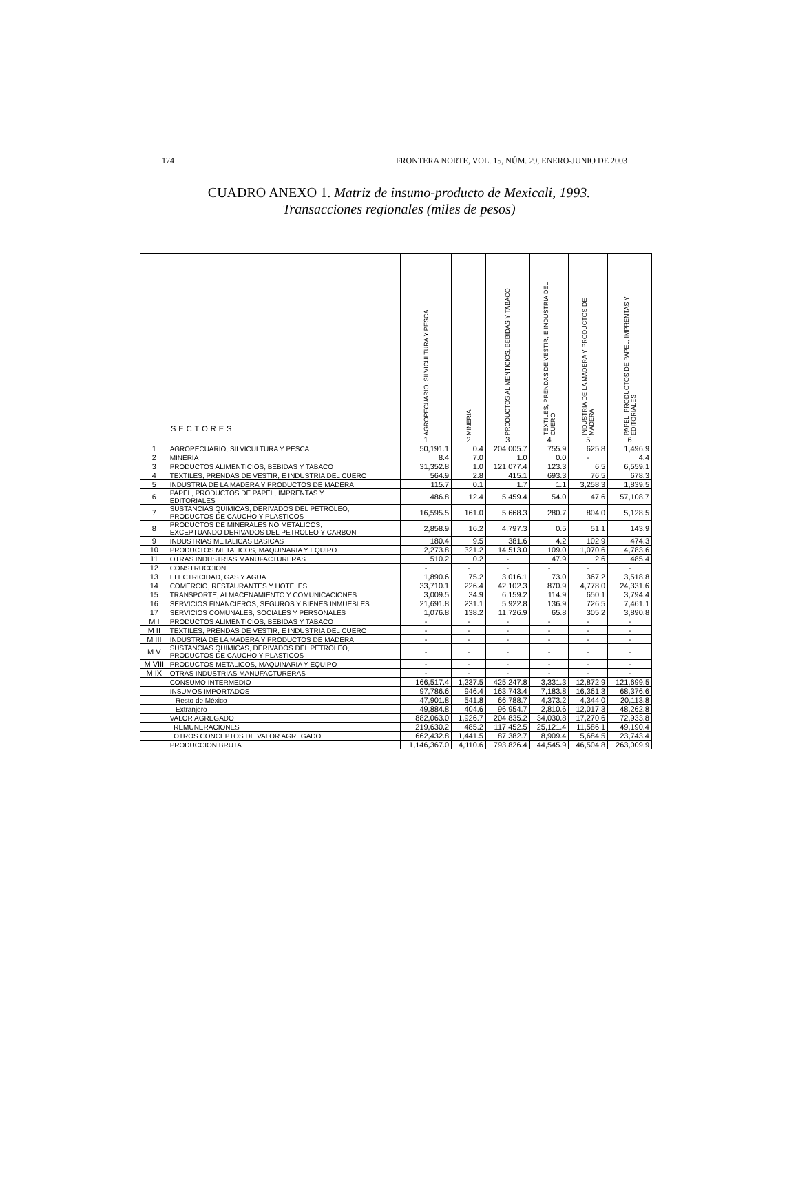174 FRONTERA NORTE, VOL. 15, NÚM. 29, ENERO-JUNIO DE 2003
CUADRO ANEXO 1. Matriz de insumo-producto de Mexicali, 1993.
Transacciones regionales (miles de pesos)
| SECTORES | | AGROPECUARIO, SILVICULTURA Y PESCA 1 | MINERIA 2 | PRODUCTOS ALIMENTICIOS, BEBIDAS Y TABACO 3 | TEXTILES, PRENDAS DE VESTIR, E INDUSTRIA DEL CUERO 4 | INDUSTRIA DE LA MADERA Y PRODUCTOS DE MADERA 5 | PAPEL, PRODUCTOS DE PAPEL, IMPRENTAS Y EDITORIALES 6 |
| --- | --- | --- | --- | --- | --- | --- | --- |
| 1 | AGROPECUARIO, SILVICULTURA Y PESCA | 50,191.1 | 0.4 | 204,005.7 | 755.9 | 625.8 | 1,496.9 |
| 2 | MINERIA | 8.4 | 7.0 | 1.0 | 0.0 | - | 4.4 |
| 3 | PRODUCTOS ALIMENTICIOS, BEBIDAS Y TABACO | 31,352.8 | 1.0 | 121,077.4 | 123.3 | 6.5 | 6,559.1 |
| 4 | TEXTILES, PRENDAS DE VESTIR, E INDUSTRIA DEL CUERO | 564.9 | 2.8 | 415.1 | 693.3 | 76.5 | 678.3 |
| 5 | INDUSTRIA DE LA MADERA Y PRODUCTOS DE MADERA | 115.7 | 0.1 | 1.7 | 1.1 | 3,258.3 | 1,839.5 |
| 6 | PAPEL, PRODUCTOS DE PAPEL, IMPRENTAS Y EDITORIALES | 486.8 | 12.4 | 5,459.4 | 54.0 | 47.6 | 57,108.7 |
| 7 | SUSTANCIAS QUIMICAS, DERIVADOS DEL PETROLEO, PRODUCTOS DE CAUCHO Y PLASTICOS | 16,595.5 | 161.0 | 5,668.3 | 280.7 | 804.0 | 5,128.5 |
| 8 | PRODUCTOS DE MINERALES NO METALICOS, EXCEPTUANDO DERIVADOS DEL PETROLEO Y CARBON | 2,858.9 | 16.2 | 4,797.3 | 0.5 | 51.1 | 143.9 |
| 9 | INDUSTRIAS METALICAS BASICAS | 180.4 | 9.5 | 381.6 | 4.2 | 102.9 | 474.3 |
| 10 | PRODUCTOS METALICOS, MAQUINARIA Y EQUIPO | 2,273.8 | 321.2 | 14,513.0 | 109.0 | 1,070.6 | 4,783.6 |
| 11 | OTRAS INDUSTRIAS MANUFACTURERAS | 510.2 | 0.2 | - | 47.9 | 2.6 | 485.4 |
| 12 | CONSTRUCCION | - | - | - | - | - | - |
| 13 | ELECTRICIDAD, GAS Y AGUA | 1,890.6 | 75.2 | 3,016.1 | 73.0 | 367.2 | 3,518.8 |
| 14 | COMERCIO, RESTAURANTES Y HOTELES | 33,710.1 | 226.4 | 42,102.3 | 870.9 | 4,778.0 | 24,331.6 |
| 15 | TRANSPORTE, ALMACENAMIENTO Y COMUNICACIONES | 3,009.5 | 34.9 | 6,159.2 | 114.9 | 650.1 | 3,794.4 |
| 16 | SERVICIOS FINANCIEROS, SEGUROS Y BIENES INMUEBLES | 21,691.8 | 231.1 | 5,922.8 | 136.9 | 726.5 | 7,461.1 |
| 17 | SERVICIOS COMUNALES, SOCIALES Y PERSONALES | 1,076.8 | 138.2 | 11,726.9 | 65.8 | 305.2 | 3,890.8 |
| M I | PRODUCTOS ALIMENTICIOS, BEBIDAS Y TABACO | - | - | - | - | - | - |
| M II | TEXTILES, PRENDAS DE VESTIR, E INDUSTRIA DEL CUERO | - | - | - | - | - | - |
| M III | INDUSTRIA DE LA MADERA Y PRODUCTOS DE MADERA | - | - | - | - | - | - |
| M V | SUSTANCIAS QUIMICAS, DERIVADOS DEL PETROLEO, PRODUCTOS DE CAUCHO Y PLASTICOS | - | - | - | - | - | - |
| M VIII | PRODUCTOS METALICOS, MAQUINARIA Y EQUIPO | - | - | - | - | - | - |
| M IX | OTRAS INDUSTRIAS MANUFACTURERAS | - | - | - | - | - | - |
| | CONSUMO INTERMEDIO | 166,517.4 | 1,237.5 | 425,247.8 | 3,331.3 | 12,872.9 | 121,699.5 |
| | INSUMOS IMPORTADOS | 97,786.6 | 946.4 | 163,743.4 | 7,183.8 | 16,361.3 | 68,376.6 |
| | Resto de México | 47,901.8 | 541.8 | 66,788.7 | 4,373.2 | 4,344.0 | 20,113.8 |
| | Extranjero | 49,884.8 | 404.6 | 96,954.7 | 2,810.6 | 12,017.3 | 48,262.8 |
| | VALOR AGREGADO | 882,063.0 | 1,926.7 | 204,835.2 | 34,030.8 | 17,270.6 | 72,933.8 |
| | REMUNERACIONES | 219,630.2 | 485.2 | 117,452.5 | 25,121.4 | 11,586.1 | 49,190.4 |
| | OTROS CONCEPTOS DE VALOR AGREGADO | 662,432.8 | 1,441.5 | 87,382.7 | 8,909.4 | 5,684.5 | 23,743.4 |
| | PRODUCCION BRUTA | 1,146,367.0 | 4,110.6 | 793,826.4 | 44,545.9 | 46,504.8 | 263,009.9 |